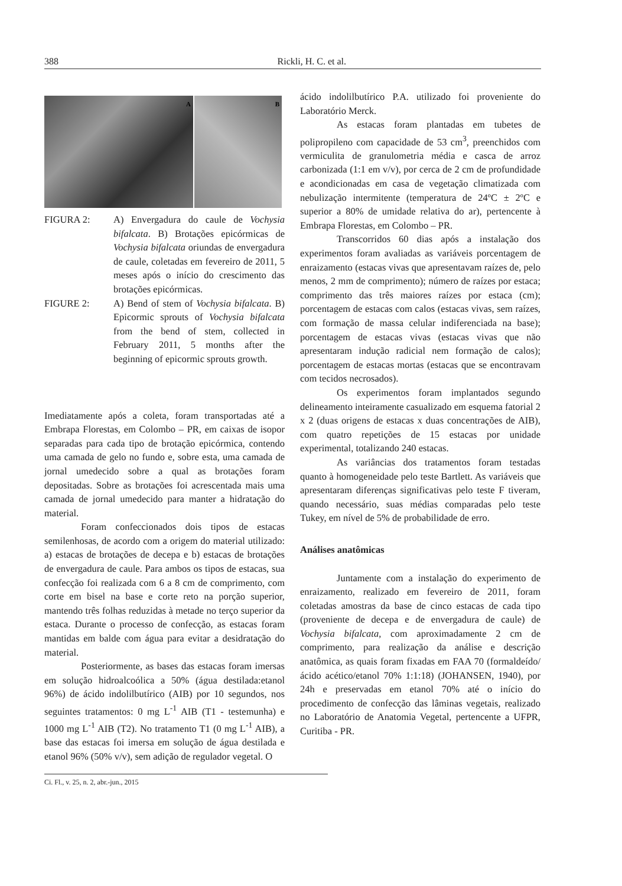388 Rickli, H. C. et al.
A B
FIGURA 2: A) Envergadura do caule de Vochysia bifalcata. B) Brotações epicórmicas de Vochysia bifalcata oriundas de envergadura de caule, coletadas em fevereiro de 2011, 5 meses após o início do crescimento das brotações epicórmicas.
FIGURE 2: A) Bend of stem of Vochysia bifalcata. B) Epicormic sprouts of Vochysia bifalcata from the bend of stem, collected in February 2011, 5 months after the beginning of epicormic sprouts growth.
Imediatamente após a coleta, foram transportadas até a Embrapa Florestas, em Colombo – PR, em caixas de isopor separadas para cada tipo de brotação epicórmica, contendo uma camada de gelo no fundo e, sobre esta, uma camada de jornal umedecido sobre a qual as brotações foram depositadas. Sobre as brotações foi acrescentada mais uma camada de jornal umedecido para manter a hidratação do material.
Foram confeccionados dois tipos de estacas semilenhosas, de acordo com a origem do material utilizado: a) estacas de brotações de decepa e b) estacas de brotações de envergadura de caule. Para ambos os tipos de estacas, sua confecção foi realizada com 6 a 8 cm de comprimento, com corte em bisel na base e corte reto na porção superior, mantendo três folhas reduzidas à metade no terço superior da estaca. Durante o processo de confecção, as estacas foram mantidas em balde com água para evitar a desidratação do material.
Posteriormente, as bases das estacas foram imersas em solução hidroalcoólica a 50% (água destilada:etanol 96%) de ácido indolilbutírico (AIB) por 10 segundos, nos seguintes tratamentos: 0 mg L<sup>-1</sup> AIB (T1 - testemunha) e 1000 mg L<sup>-1</sup> AIB (T2). No tratamento T1 (0 mg L<sup>-1</sup> AIB), a base das estacas foi imersa em solução de água destilada e etanol 96% (50% v/v), sem adição de regulador vegetal. O
ácido indolilbutírico P.A. utilizado foi proveniente do Laboratório Merck.
As estacas foram plantadas em tubetes de polipropileno com capacidade de 53 cm<sup>3</sup>, preenchidos com vermiculita de granulometria média e casca de arroz carbonizada (1:1 em v/v), por cerca de 2 cm de profundidade e acondicionadas em casa de vegetação climatizada com nebulização intermitente (temperatura de 24ºC ± 2ºC e superior a 80% de umidade relativa do ar), pertencente à Embrapa Florestas, em Colombo – PR.
Transcorridos 60 dias após a instalação dos experimentos foram avaliadas as variáveis porcentagem de enraizamento (estacas vivas que apresentavam raízes de, pelo menos, 2 mm de comprimento); número de raízes por estaca; comprimento das três maiores raízes por estaca (cm); porcentagem de estacas com calos (estacas vivas, sem raízes, com formação de massa celular indiferenciada na base); porcentagem de estacas vivas (estacas vivas que não apresentaram indução radicial nem formação de calos); porcentagem de estacas mortas (estacas que se encontravam com tecidos necrosados).
Os experimentos foram implantados segundo delineamento inteiramente casualizado em esquema fatorial 2 x 2 (duas origens de estacas x duas concentrações de AIB), com quatro repetições de 15 estacas por unidade experimental, totalizando 240 estacas.
As variâncias dos tratamentos foram testadas quanto à homogeneidade pelo teste Bartlett. As variáveis que apresentaram diferenças significativas pelo teste F tiveram, quando necessário, suas médias comparadas pelo teste Tukey, em nível de 5% de probabilidade de erro.
Análises anatômicas
Juntamente com a instalação do experimento de enraizamento, realizado em fevereiro de 2011, foram coletadas amostras da base de cinco estacas de cada tipo (proveniente de decepa e de envergadura de caule) de Vochysia bifalcata, com aproximadamente 2 cm de comprimento, para realização da análise e descrição anatômica, as quais foram fixadas em FAA 70 (formaldeído/ácido acético/etanol 70% 1:1:18) (JOHANSEN, 1940), por 24h e preservadas em etanol 70% até o início do procedimento de confecção das lâminas vegetais, realizado no Laboratório de Anatomia Vegetal, pertencente a UFPR, Curitiba - PR.
Ci. Fl., v. 25, n. 2, abr.-jun., 2015